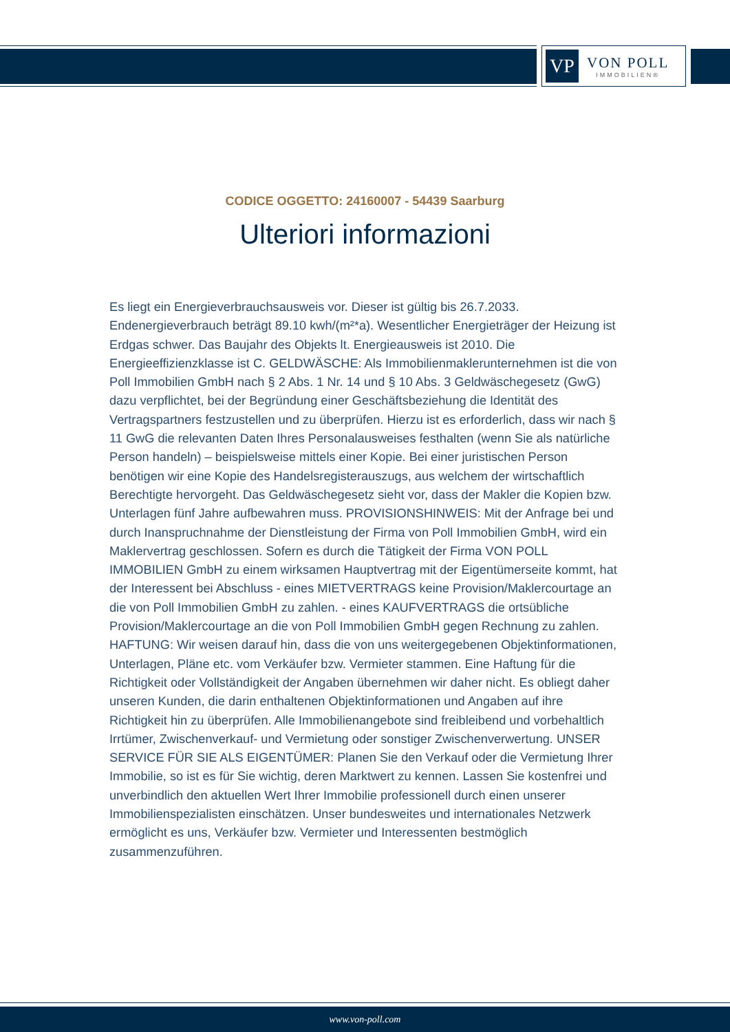VP
VON POLL
IMMOBILIEN®
CODICE OGGETTO: 24160007 - 54439 Saarburg
Ulteriori informazioni
Es liegt ein Energieverbrauchsausweis vor. Dieser ist gültig bis 26.7.2033. Endenergieverbrauch beträgt 89.10 kwh/(m²*a). Wesentlicher Energieträger der Heizung ist Erdgas schwer. Das Baujahr des Objekts lt. Energieausweis ist 2010. Die Energieeffizienzklasse ist C. GELDWÄSCHE: Als Immobilienmaklerunternehmen ist die von Poll Immobilien GmbH nach § 2 Abs. 1 Nr. 14 und § 10 Abs. 3 Geldwäschegesetz (GwG) dazu verpflichtet, bei der Begründung einer Geschäftsbeziehung die Identität des Vertragspartners festzustellen und zu überprüfen. Hierzu ist es erforderlich, dass wir nach § 11 GwG die relevanten Daten Ihres Personalausweises festhalten (wenn Sie als natürliche Person handeln) – beispielsweise mittels einer Kopie. Bei einer juristischen Person benötigen wir eine Kopie des Handelsregisterauszugs, aus welchem der wirtschaftlich Berechtigte hervorgeht. Das Geldwäschegesetz sieht vor, dass der Makler die Kopien bzw. Unterlagen fünf Jahre aufbewahren muss. PROVISIONSHINWEIS: Mit der Anfrage bei und durch Inanspruchnahme der Dienstleistung der Firma von Poll Immobilien GmbH, wird ein Maklervertrag geschlossen. Sofern es durch die Tätigkeit der Firma VON POLL IMMOBILIEN GmbH zu einem wirksamen Hauptvertrag mit der Eigentümerseite kommt, hat der Interessent bei Abschluss - eines MIETVERTRAGS keine Provision/Maklercourtage an die von Poll Immobilien GmbH zu zahlen. - eines KAUFVERTRAGS die ortsübliche Provision/Maklercourtage an die von Poll Immobilien GmbH gegen Rechnung zu zahlen. HAFTUNG: Wir weisen darauf hin, dass die von uns weitergegebenen Objektinformationen, Unterlagen, Pläne etc. vom Verkäufer bzw. Vermieter stammen. Eine Haftung für die Richtigkeit oder Vollständigkeit der Angaben übernehmen wir daher nicht. Es obliegt daher unseren Kunden, die darin enthaltenen Objektinformationen und Angaben auf ihre Richtigkeit hin zu überprüfen. Alle Immobilienangebote sind freibleibend und vorbehaltlich Irrtümer, Zwischenverkauf- und Vermietung oder sonstiger Zwischenverwertung. UNSER SERVICE FÜR SIE ALS EIGENTÜMER: Planen Sie den Verkauf oder die Vermietung Ihrer Immobilie, so ist es für Sie wichtig, deren Marktwert zu kennen. Lassen Sie kostenfrei und unverbindlich den aktuellen Wert Ihrer Immobilie professionell durch einen unserer Immobilienspezialisten einschätzen. Unser bundesweites und internationales Netzwerk ermöglicht es uns, Verkäufer bzw. Vermieter und Interessenten bestmöglich zusammenzuführen.
www.von-poll.com